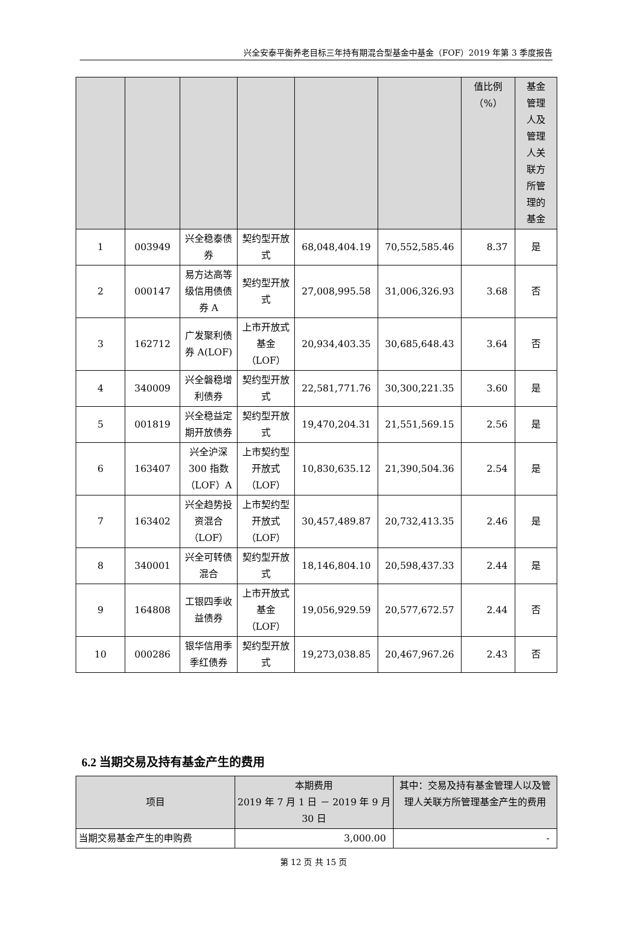兴全安泰平衡养老目标三年持有期混合型基金中基金（FOF）2019 年第 3 季度报告
| | | | | | | 值比例 （%） | 基金 管理 人及 管理 人关 联方 所管 理的 基金 |
| --- | --- | --- | --- | --- | --- | --- | --- |
| 1 | 003949 | 兴全稳泰债券 | 契约型开放式 | 68,048,404.19 | 70,552,585.46 | 8.37 | 是 |
| 2 | 000147 | 易方达高等级信用债债券 A | 契约型开放式 | 27,008,995.58 | 31,006,326.93 | 3.68 | 否 |
| 3 | 162712 | 广发聚利债券 A(LOF) | 上市开放式基金（LOF） | 20,934,403.35 | 30,685,648.43 | 3.64 | 否 |
| 4 | 340009 | 兴全磐稳增利债券 | 契约型开放式 | 22,581,771.76 | 30,300,221.35 | 3.60 | 是 |
| 5 | 001819 | 兴全稳益定期开放债券 | 契约型开放式 | 19,470,204.31 | 21,551,569.15 | 2.56 | 是 |
| 6 | 163407 | 兴全沪深 300 指数（LOF）A | 上市契约型开放式（LOF） | 10,830,635.12 | 21,390,504.36 | 2.54 | 是 |
| 7 | 163402 | 兴全趋势投资混合（LOF） | 上市契约型开放式（LOF） | 30,457,489.87 | 20,732,413.35 | 2.46 | 是 |
| 8 | 340001 | 兴全可转债混合 | 契约型开放式 | 18,146,804.10 | 20,598,437.33 | 2.44 | 是 |
| 9 | 164808 | 工银四季收益债券 | 上市开放式基金（LOF） | 19,056,929.59 | 20,577,672.57 | 2.44 | 否 |
| 10 | 000286 | 银华信用季季红债券 | 契约型开放式 | 19,273,038.85 | 20,467,967.26 | 2.43 | 否 |
6.2 当期交易及持有基金产生的费用
| 项目 | 本期费用 2019 年 7 月 1 日 － 2019 年 9 月 30 日 | 其中：交易及持有基金管理人以及管理人关联方所管理基金产生的费用 |
| --- | --- | --- |
| 当期交易基金产生的申购费 | 3,000.00 | - |
第 12 页 共 15 页